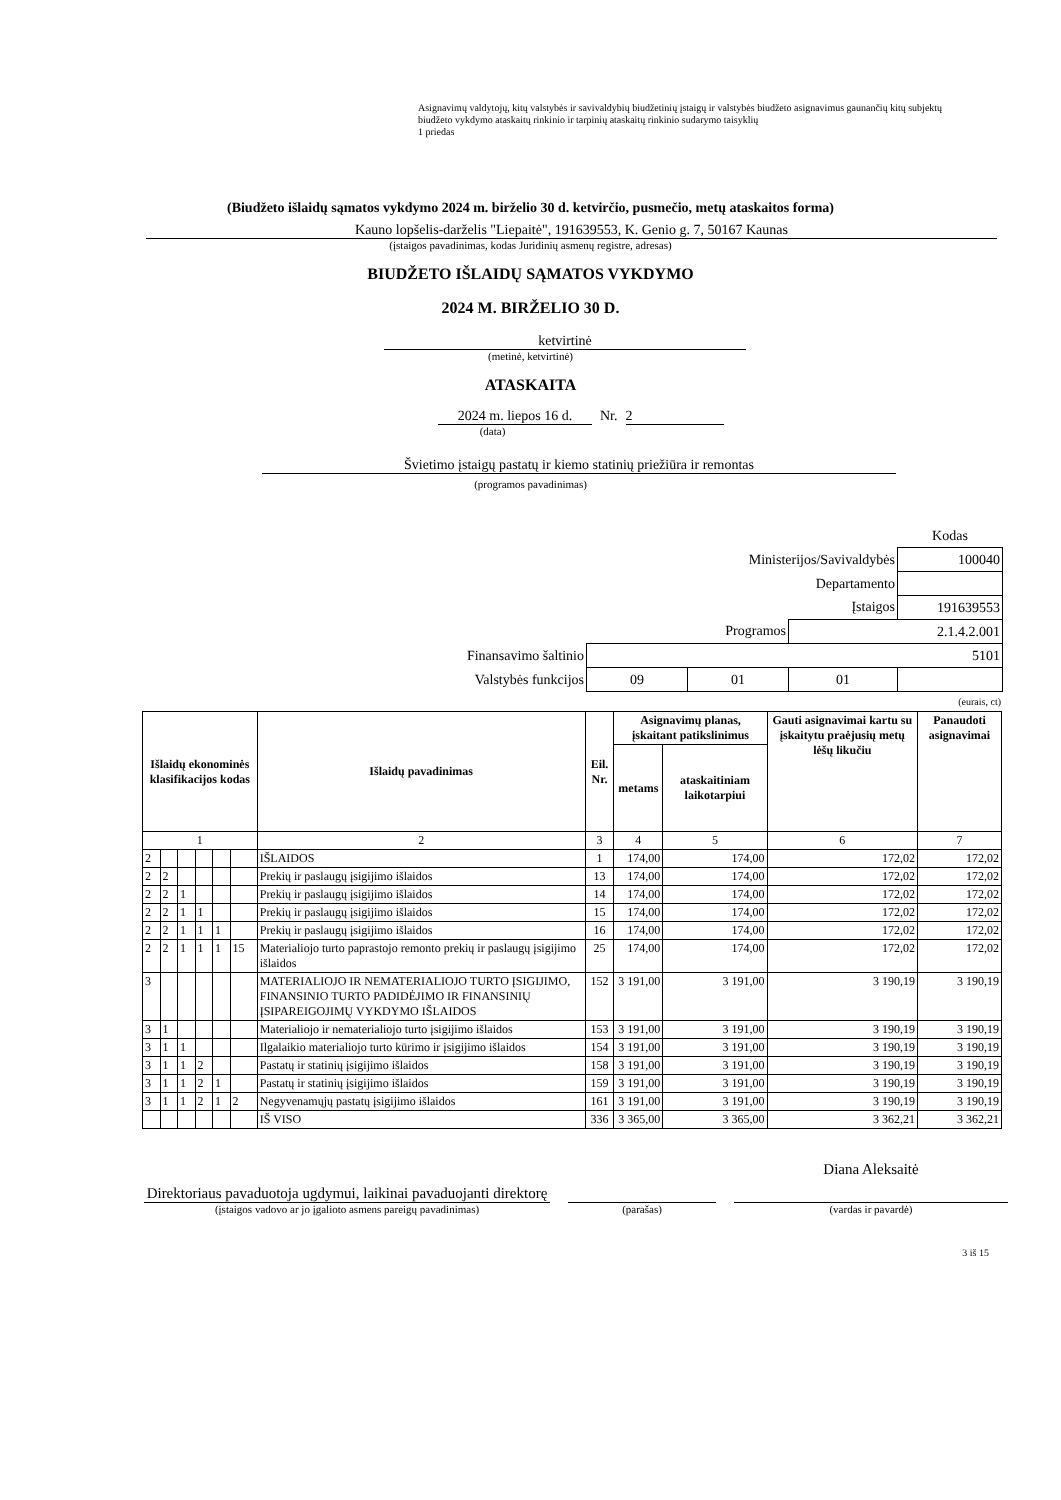Asignavimų valdytojų, kitų valstybės ir savivaldybių biudžetinių įstaigų ir valstybės biudžeto asignavimus gaunančių kitų subjektų biudžeto vykdymo ataskaitų rinkinio ir tarpinių ataskaitų rinkinio sudarymo taisyklių
1 priedas
(Biudžeto išlaidų sąmatos vykdymo 2024 m. birželio 30 d. ketvirčio, pusmečio, metų ataskaitos forma)
Kauno lopšelis-darželis "Liepaitė", 191639553, K. Genio g. 7, 50167 Kaunas
(įstaigos pavadinimas, kodas Juridinių asmenų registre, adresas)
BIUDŽETO IŠLAIDŲ SĄMATOS VYKDYMO
2024 M. BIRŽELIO 30 D.
ketvirtinė
(metinė, ketvirtinė)
ATASKAITA
2024 m. liepos 16 d. Nr. 2
(data)
Švietimo įstaigų pastatų ir kiemo statinių priežiūra ir remontas
(programos pavadinimas)
| | | | | Kodas |
| Ministerijos/Savivaldybės | | | | 100040 |
| Departamento | | | | |
| Įstaigos | | | | 191639553 |
| Programos | | | 2.1.4.2.001 | |
| Finansavimo šaltinio | 5101 | | | |
| Valstybės funkcijos | 09 | 01 | 01 | |
(eurais, ct)
| Išlaidų ekonominės klasifikacijos kodas | | | | | | Išlaidų pavadinimas | Eil. Nr. | Asignavimų planas, įskaitant patikslinimus | | Gauti asignavimai kartu su įskaitytu praėjusių metų lėšų likučiu | Panaudoti asignavimai |
| --- | --- | --- | --- | --- | --- | --- | --- | --- | --- | --- | --- |
| | | | | | | | | metams | ataskaitiniam laikotarpiui | | |
| 1 | | | | | | 2 | 3 | 4 | 5 | 6 | 7 |
| 2 | | | | | | IŠLAIDOS | 1 | 174,00 | 174,00 | 172,02 | 172,02 |
| 2 | 2 | | | | | Prekių ir paslaugų įsigijimo išlaidos | 13 | 174,00 | 174,00 | 172,02 | 172,02 |
| 2 | 2 | 1 | | | | Prekių ir paslaugų įsigijimo išlaidos | 14 | 174,00 | 174,00 | 172,02 | 172,02 |
| 2 | 2 | 1 | 1 | | | Prekių ir paslaugų įsigijimo išlaidos | 15 | 174,00 | 174,00 | 172,02 | 172,02 |
| 2 | 2 | 1 | 1 | 1 | | Prekių ir paslaugų įsigijimo išlaidos | 16 | 174,00 | 174,00 | 172,02 | 172,02 |
| 2 | 2 | 1 | 1 | 1 | 15 | Materialiojo turto paprastojo remonto prekių ir paslaugų įsigijimo išlaidos | 25 | 174,00 | 174,00 | 172,02 | 172,02 |
| 3 | | | | | | MATERIALIOJO IR NEMATERIALIOJO TURTO ĮSIGIJIMO, FINANSINIO TURTO PADIDĖJIMO IR FINANSINIŲ ĮSIPAREIGOJIMŲ VYKDYMO IŠLAIDOS | 152 | 3 191,00 | 3 191,00 | 3 190,19 | 3 190,19 |
| 3 | 1 | | | | | Materialiojo ir nematerialiojo turto įsigijimo išlaidos | 153 | 3 191,00 | 3 191,00 | 3 190,19 | 3 190,19 |
| 3 | 1 | 1 | | | | Ilgalaikio materialiojo turto kūrimo ir įsigijimo išlaidos | 154 | 3 191,00 | 3 191,00 | 3 190,19 | 3 190,19 |
| 3 | 1 | 1 | 2 | | | Pastatų ir statinių įsigijimo išlaidos | 158 | 3 191,00 | 3 191,00 | 3 190,19 | 3 190,19 |
| 3 | 1 | 1 | 2 | 1 | | Pastatų ir statinių įsigijimo išlaidos | 159 | 3 191,00 | 3 191,00 | 3 190,19 | 3 190,19 |
| 3 | 1 | 1 | 2 | 1 | 2 | Negyvenamųjų pastatų įsigijimo išlaidos | 161 | 3 191,00 | 3 191,00 | 3 190,19 | 3 190,19 |
| | | | | | | IŠ VISO | 336 | 3 365,00 | 3 365,00 | 3 362,21 | 3 362,21 |
Direktoriaus pavaduotoja ugdymui, laikinai pavaduojanti direktorę
Diana Aleksaitė
(įstaigos vadovo ar jo įgalioto asmens pareigų pavadinimas) (parašas) (vardas ir pavardė)
3 iš 15